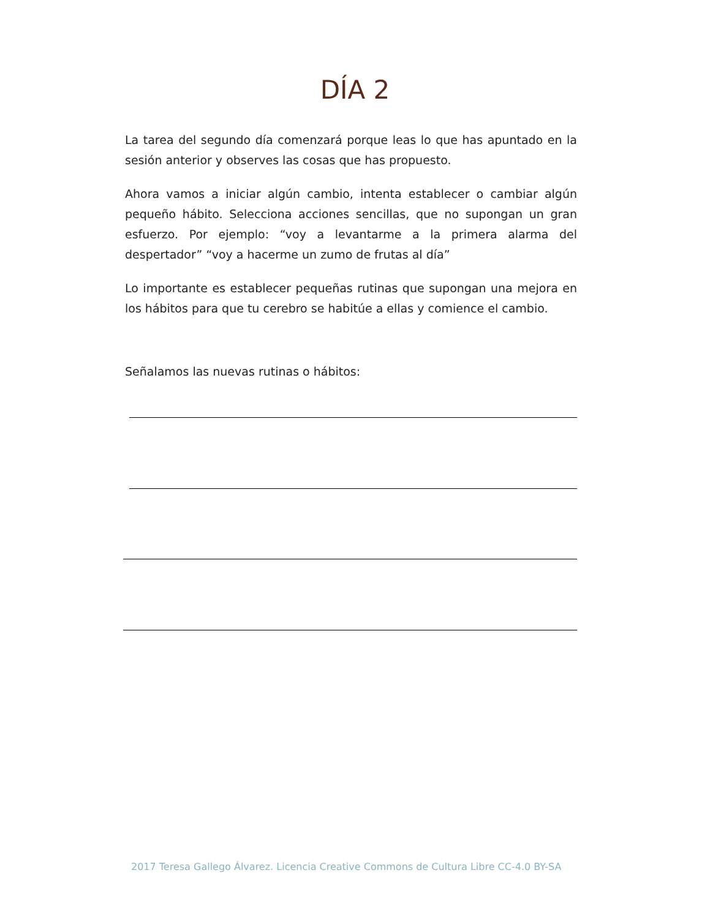DÍA 2
La tarea del segundo día comenzará porque leas lo que has apuntado en la sesión anterior y observes las cosas que has propuesto.
Ahora vamos a iniciar algún cambio, intenta establecer o cambiar algún pequeño hábito. Selecciona acciones sencillas, que no supongan un gran esfuerzo. Por ejemplo: “voy a levantarme a la primera alarma del despertador” “voy a hacerme un zumo de frutas al día”
Lo importante es establecer pequeñas rutinas que supongan una mejora en los hábitos para que tu cerebro se habitúe a ellas y comience el cambio.
Señalamos las nuevas rutinas o hábitos:
2017 Teresa Gallego Álvarez. Licencia Creative Commons de Cultura Libre CC-4.0 BY-SA